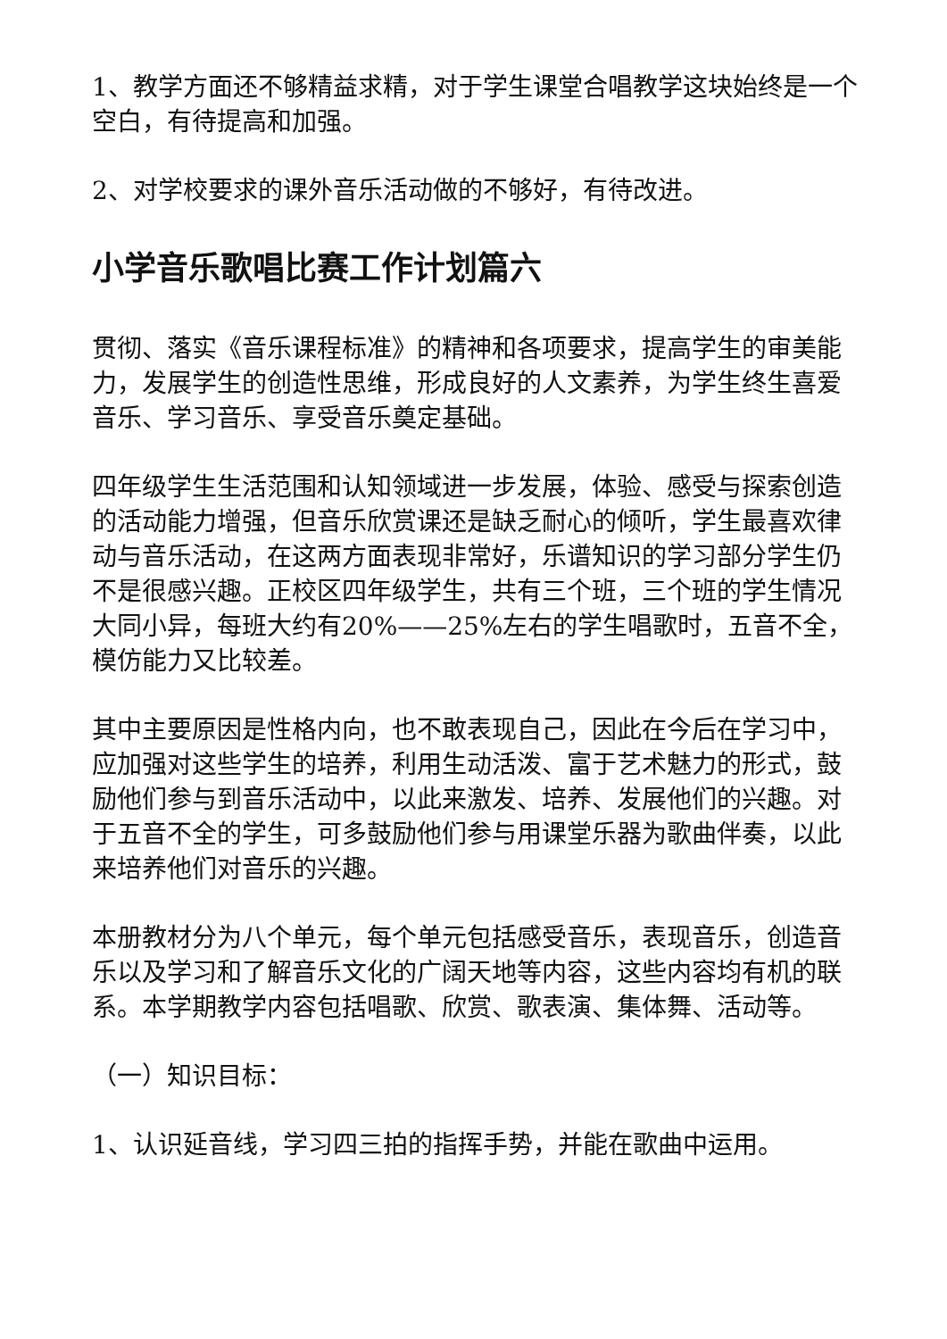1、教学方面还不够精益求精，对于学生课堂合唱教学这块始终是一个空白，有待提高和加强。
2、对学校要求的课外音乐活动做的不够好，有待改进。
小学音乐歌唱比赛工作计划篇六
贯彻、落实《音乐课程标准》的精神和各项要求，提高学生的审美能力，发展学生的创造性思维，形成良好的人文素养，为学生终生喜爱音乐、学习音乐、享受音乐奠定基础。
四年级学生生活范围和认知领域进一步发展，体验、感受与探索创造的活动能力增强，但音乐欣赏课还是缺乏耐心的倾听，学生最喜欢律动与音乐活动，在这两方面表现非常好，乐谱知识的学习部分学生仍不是很感兴趣。正校区四年级学生，共有三个班，三个班的学生情况大同小异，每班大约有20%——25%左右的学生唱歌时，五音不全，模仿能力又比较差。
其中主要原因是性格内向，也不敢表现自己，因此在今后在学习中，应加强对这些学生的培养，利用生动活泼、富于艺术魅力的形式，鼓励他们参与到音乐活动中，以此来激发、培养、发展他们的兴趣。对于五音不全的学生，可多鼓励他们参与用课堂乐器为歌曲伴奏，以此来培养他们对音乐的兴趣。
本册教材分为八个单元，每个单元包括感受音乐，表现音乐，创造音乐以及学习和了解音乐文化的广阔天地等内容，这些内容均有机的联系。本学期教学内容包括唱歌、欣赏、歌表演、集体舞、活动等。
（一）知识目标：
1、认识延音线，学习四三拍的指挥手势，并能在歌曲中运用。